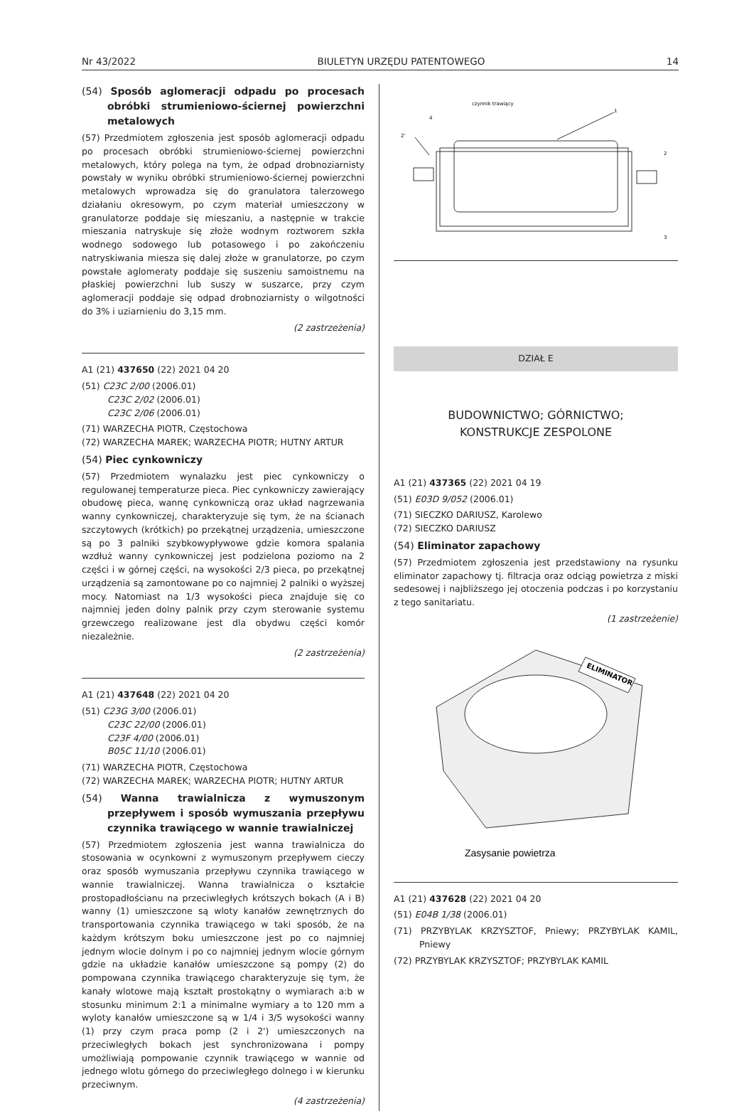Nr 43/2022 BIULETYN URZĘDU PATENTOWEGO 14
(54) Sposób aglomeracji odpadu po procesach obróbki strumieniowo-ściernej powierzchni metalowych
(57) Przedmiotem zgłoszenia jest sposób aglomeracji odpadu po procesach obróbki strumieniowo-ściernej powierzchni metalowych, który polega na tym, że odpad drobnoziarnisty powstały w wyniku obróbki strumieniowo-ściernej powierzchni metalowych wprowadza się do granulatora talerzowego działaniu okresowym, po czym materiał umieszczony w granulatorze poddaje się mieszaniu, a następnie w trakcie mieszania natryskuje się złoże wodnym roztworem szkła wodnego sodowego lub potasowego i po zakończeniu natryskiwania miesza się dalej złoże w granulatorze, po czym powstałe aglomeraty poddaje się suszeniu samoistnemu na płaskiej powierzchni lub suszy w suszarce, przy czym aglomeracji poddaje się odpad drobnoziarnisty o wilgotności do 3% i uziarnieniu do 3,15 mm.
(2 zastrzeżenia)
A1 (21) 437650 (22) 2021 04 20
(51) C23C 2/00 (2006.01)
C23C 2/02 (2006.01)
C23C 2/06 (2006.01)
(71) WARZECHA PIOTR, Częstochowa
(72) WARZECHA MAREK; WARZECHA PIOTR; HUTNY ARTUR
(54) Piec cynkowniczy
(57) Przedmiotem wynalazku jest piec cynkowniczy o regulowanej temperaturze pieca. Piec cynkowniczy zawierający obudowę pieca, wannę cynkowniczą oraz układ nagrzewania wanny cynkowniczej, charakteryzuje się tym, że na ścianach szczytowych (krótkich) po przekątnej urządzenia, umieszczone są po 3 palniki szybkowypływowe gdzie komora spalania wzdłuż wanny cynkowniczej jest podzielona poziomo na 2 części i w górnej części, na wysokości 2/3 pieca, po przekątnej urządzenia są zamontowane po co najmniej 2 palniki o wyższej mocy. Natomiast na 1/3 wysokości pieca znajduje się co najmniej jeden dolny palnik przy czym sterowanie systemu grzewczego realizowane jest dla obydwu części komór niezależnie.
(2 zastrzeżenia)
A1 (21) 437648 (22) 2021 04 20
(51) C23G 3/00 (2006.01)
C23C 22/00 (2006.01)
C23F 4/00 (2006.01)
B05C 11/10 (2006.01)
(71) WARZECHA PIOTR, Częstochowa
(72) WARZECHA MAREK; WARZECHA PIOTR; HUTNY ARTUR
(54) Wanna trawialnicza z wymuszonym przepływem i sposób wymuszania przepływu czynnika trawiącego w wannie trawialniczej
(57) Przedmiotem zgłoszenia jest wanna trawialnicza do stosowania w ocynkowni z wymuszonym przepływem cieczy oraz sposób wymuszania przepływu czynnika trawiącego w wannie trawialniczej. Wanna trawialnicza o kształcie prostopadłościanu na przeciwległych krótszych bokach (A i B) wanny (1) umieszczone są wloty kanałów zewnętrznych do transportowania czynnika trawiącego w taki sposób, że na każdym krótszym boku umieszczone jest po co najmniej jednym wlocie dolnym i po co najmniej jednym wlocie górnym gdzie na układzie kanałów umieszczone są pompy (2) do pompowana czynnika trawiącego charakteryzuje się tym, że kanały wlotowe mają kształt prostokątny o wymiarach a:b w stosunku minimum 2:1 a minimalne wymiary a to 120 mm a wyloty kanałów umieszczone są w 1/4 i 3/5 wysokości wanny (1) przy czym praca pomp (2 i 2') umieszczonych na przeciwległych bokach jest synchronizowana i pompy umożliwiają pompowanie czynnik trawiącego w wannie od jednego wlotu górnego do przeciwległego dolnego i w kierunku przeciwnym.
(4 zastrzeżenia)
czynnik trawiący
1
4
2'
2
3
DZIAŁ E
BUDOWNICTWO; GÓRNICTWO;
KONSTRUKCJE ZESPOLONE
A1 (21) 437365 (22) 2021 04 19
(51) E03D 9/052 (2006.01)
(71) SIECZKO DARIUSZ, Karolewo
(72) SIECZKO DARIUSZ
(54) Eliminator zapachowy
(57) Przedmiotem zgłoszenia jest przedstawiony na rysunku eliminator zapachowy tj. filtracja oraz odciąg powietrza z miski sedesowej i najbliższego jej otoczenia podczas i po korzystaniu z tego sanitariatu.
(1 zastrzeżenie)
ELIMINATOR
Zasysanie powietrza
A1 (21) 437628 (22) 2021 04 20
(51) E04B 1/38 (2006.01)
(71) PRZYBYLAK KRZYSZTOF, Pniewy; PRZYBYLAK KAMIL, Pniewy
(72) PRZYBYLAK KRZYSZTOF; PRZYBYLAK KAMIL